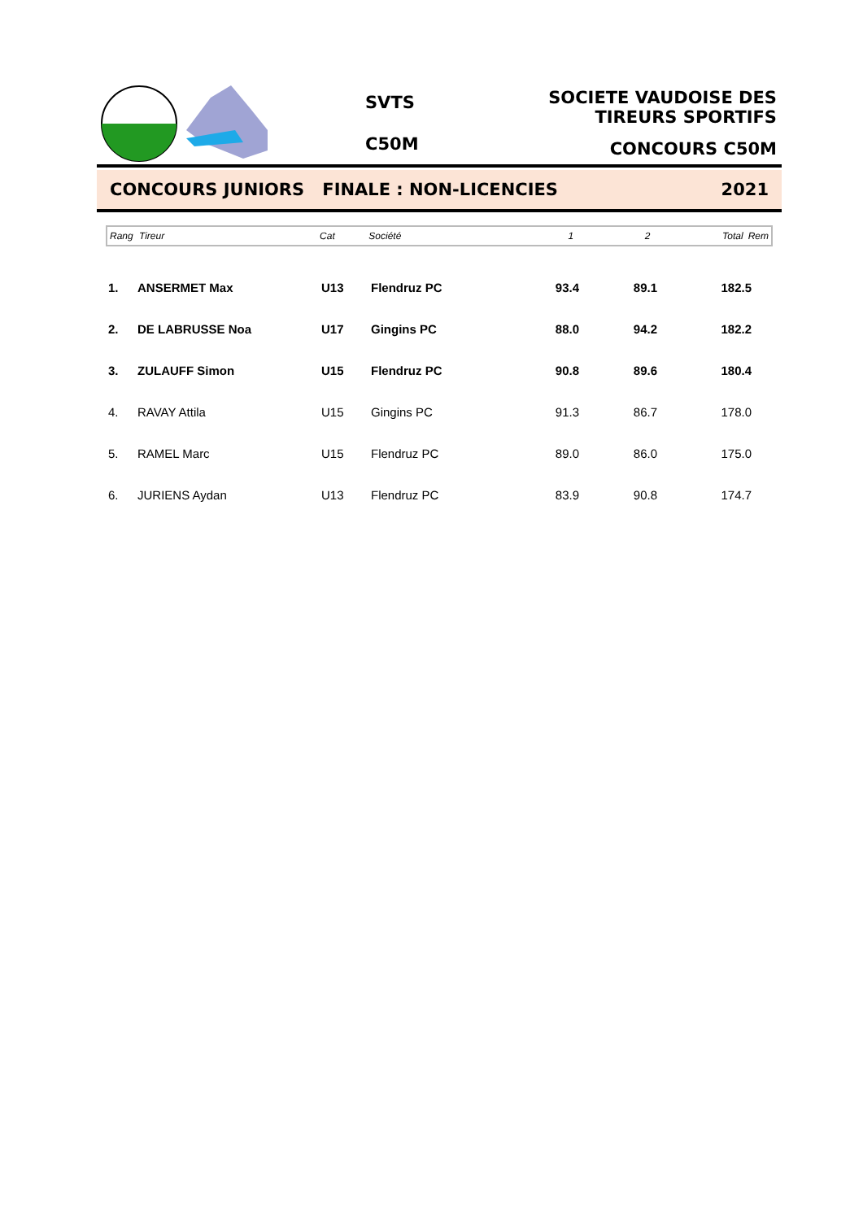SVTS
C50M
SOCIETE VAUDOISE DES TIREURS SPORTIFS
CONCOURS C50M
CONCOURS JUNIORS FINALE : NON-LICENCIES 2021
| Rang | Tireur | Cat | Société | 1 | 2 | Total | Rem |
| --- | --- | --- | --- | --- | --- | --- | --- |
| 1. | ANSERMET Max | U13 | Flendruz PC | 93.4 | 89.1 | 182.5 | |
| 2. | DE LABRUSSE Noa | U17 | Gingins PC | 88.0 | 94.2 | 182.2 | |
| 3. | ZULAUFF Simon | U15 | Flendruz PC | 90.8 | 89.6 | 180.4 | |
| 4. | RAVAY Attila | U15 | Gingins PC | 91.3 | 86.7 | 178.0 | |
| 5. | RAMEL Marc | U15 | Flendruz PC | 89.0 | 86.0 | 175.0 | |
| 6. | JURIENS Aydan | U13 | Flendruz PC | 83.9 | 90.8 | 174.7 | |